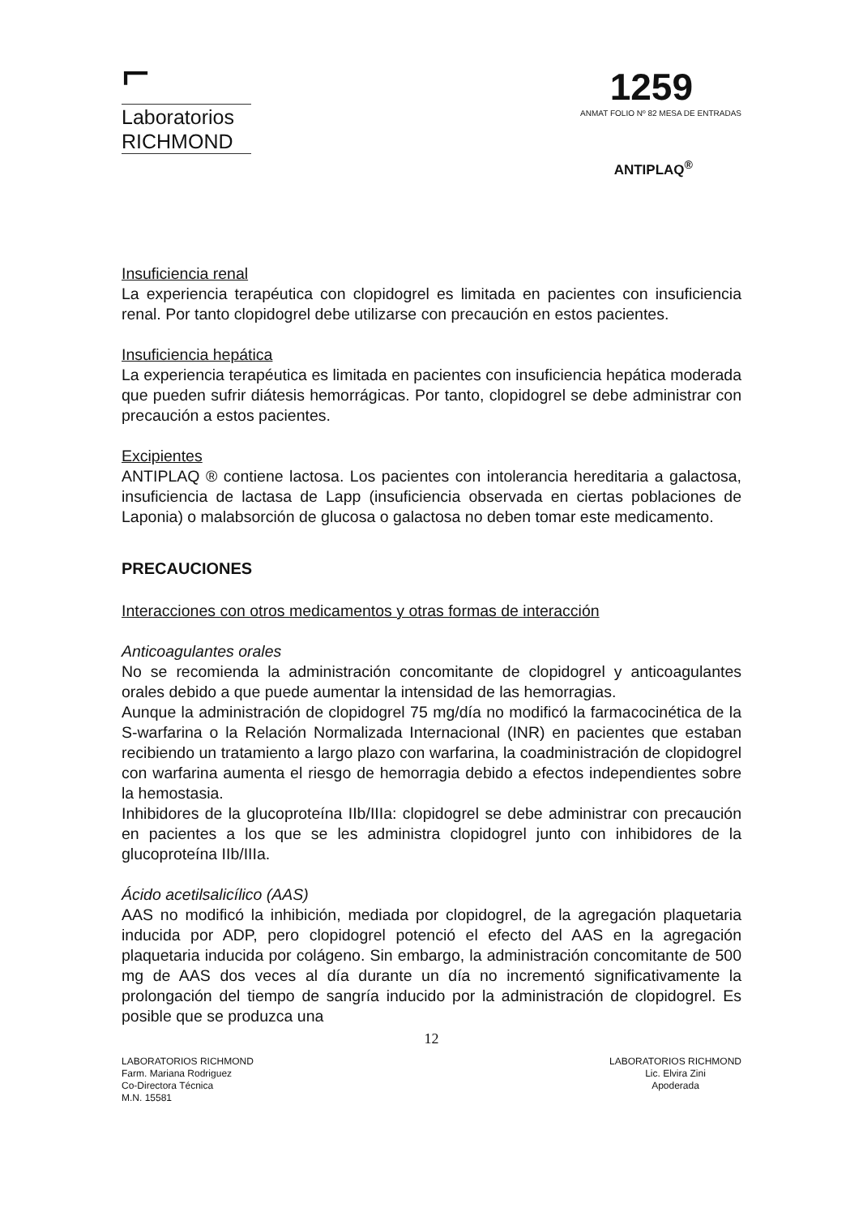⌐
Laboratorios
RICHMOND
1259
ANMAT FOLIO Nº 82 MESA DE ENTRADAS
ANTIPLAQ<sup>®</sup>
Insuficiencia renal
La experiencia terapéutica con clopidogrel es limitada en pacientes con insuficiencia renal. Por tanto clopidogrel debe utilizarse con precaución en estos pacientes.
Insuficiencia hepática
La experiencia terapéutica es limitada en pacientes con insuficiencia hepática moderada que pueden sufrir diátesis hemorrágicas. Por tanto, clopidogrel se debe administrar con precaución a estos pacientes.
Excipientes
ANTIPLAQ ® contiene lactosa. Los pacientes con intolerancia hereditaria a galactosa, insuficiencia de lactasa de Lapp (insuficiencia observada en ciertas poblaciones de Laponia) o malabsorción de glucosa o galactosa no deben tomar este medicamento.
PRECAUCIONES
Interacciones con otros medicamentos y otras formas de interacción
Anticoagulantes orales
No se recomienda la administración concomitante de clopidogrel y anticoagulantes orales debido a que puede aumentar la intensidad de las hemorragias.
Aunque la administración de clopidogrel 75 mg/día no modificó la farmacocinética de la S-warfarina o la Relación Normalizada Internacional (INR) en pacientes que estaban recibiendo un tratamiento a largo plazo con warfarina, la coadministración de clopidogrel con warfarina aumenta el riesgo de hemorragia debido a efectos independientes sobre la hemostasia.
Inhibidores de la glucoproteína IIb/IIIa: clopidogrel se debe administrar con precaución en pacientes a los que se les administra clopidogrel junto con inhibidores de la glucoproteína IIb/IIIa.
Ácido acetilsalicílico (AAS)
AAS no modificó la inhibición, mediada por clopidogrel, de la agregación plaquetaria inducida por ADP, pero clopidogrel potenció el efecto del AAS en la agregación plaquetaria inducida por colágeno. Sin embargo, la administración concomitante de 500 mg de AAS dos veces al día durante un día no incrementó significativamente la prolongación del tiempo de sangría inducido por la administración de clopidogrel. Es posible que se produzca una
12
LABORATORIOS RICHMOND
Farm. Mariana Rodriguez
Co-Directora Técnica
M.N. 15581
LABORATORIOS RICHMOND
Lic. Elvira Zini
Apoderada